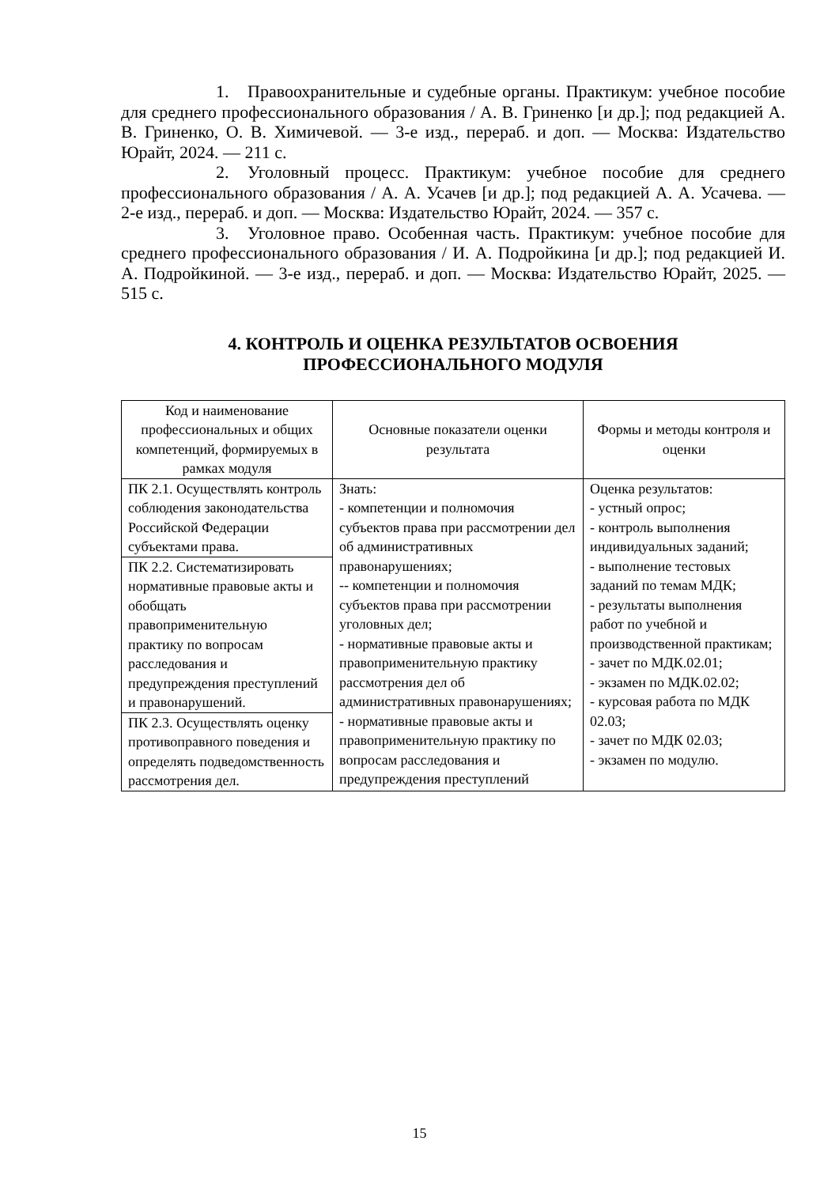1. Правоохранительные и судебные органы. Практикум: учебное пособие для среднего профессионального образования / А. В. Гриненко [и др.]; под редакцией А. В. Гриненко, О. В. Химичевой. — 3-е изд., перераб. и доп. — Москва: Издательство Юрайт, 2024. — 211 с.
2. Уголовный процесс. Практикум: учебное пособие для среднего профессионального образования / А. А. Усачев [и др.]; под редакцией А. А. Усачева. — 2-е изд., перераб. и доп. — Москва: Издательство Юрайт, 2024. — 357 с.
3. Уголовное право. Особенная часть. Практикум: учебное пособие для среднего профессионального образования / И. А. Подройкина [и др.]; под редакцией И. А. Подройкиной. — 3-е изд., перераб. и доп. — Москва: Издательство Юрайт, 2025. — 515 с.
4. КОНТРОЛЬ И ОЦЕНКА РЕЗУЛЬТАТОВ ОСВОЕНИЯ
ПРОФЕССИОНАЛЬНОГО МОДУЛЯ
| Код и наименование профессиональных и общих компетенций, формируемых в рамках модуля | Основные показатели оценки результата | Формы и методы контроля и оценки |
| --- | --- | --- |
| ПК 2.1. Осуществлять контроль соблюдения законодательства Российской Федерации субъектами права. | Знать: - компетенции и полномочия субъектов права при рассмотрении дел об административных правонарушениях; -- компетенции и полномочия субъектов права при рассмотрении уголовных дел; - нормативные правовые акты и правоприменительную практику рассмотрения дел об административных правонарушениях; - нормативные правовые акты и правоприменительную практику по вопросам расследования и предупреждения преступлений | Оценка результатов: - устный опрос; - контроль выполнения индивидуальных заданий; - выполнение тестовых заданий по темам МДК; - результаты выполнения работ по учебной и производственной практикам; - зачет по МДК.02.01; - экзамен по МДК.02.02; - курсовая работа по МДК 02.03; - зачет по МДК 02.03; - экзамен по модулю. |
| ПК 2.2. Систематизировать нормативные правовые акты и обобщать правоприменительную практику по вопросам расследования и предупреждения преступлений и правонарушений. | | |
| ПК 2.3. Осуществлять оценку противоправного поведения и определять подведомственность рассмотрения дел. | | |
15